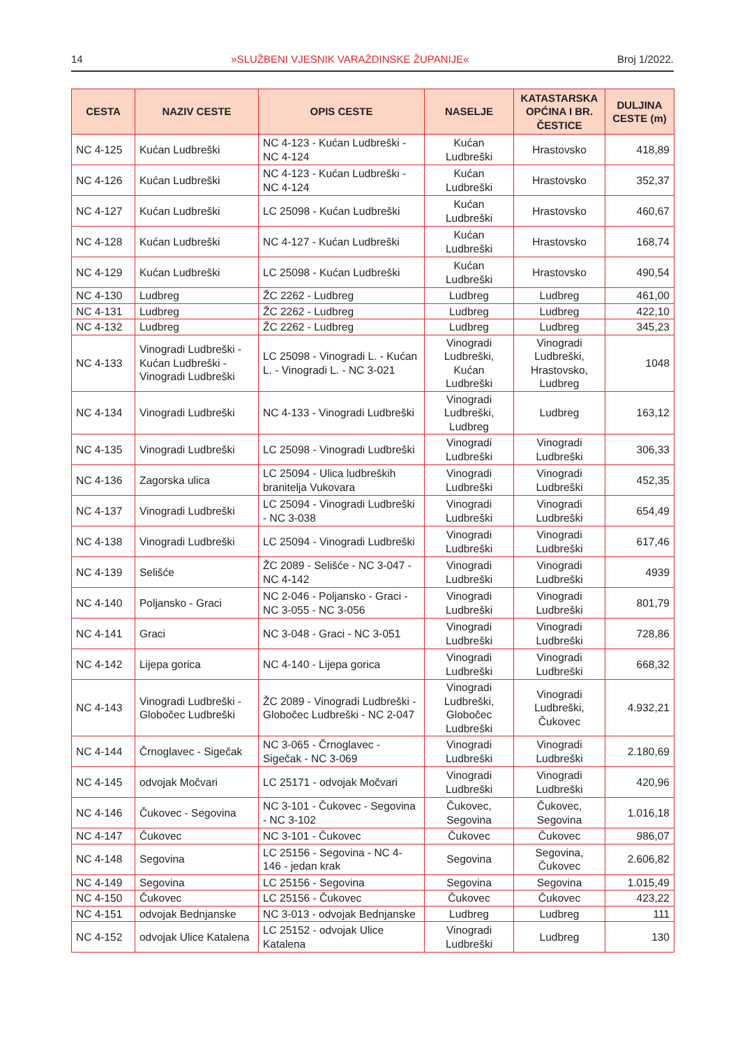14 »SLUŽBENI VJESNIK VARAŽDINSKE ŽUPANIJE« Broj 1/2022.
| CESTA | NAZIV CESTE | OPIS CESTE | NASELJE | KATASTARSKA OPĆINA I BR. ČESTICE | DULJINA CESTE (m) |
| --- | --- | --- | --- | --- | --- |
| NC 4-125 | Kućan Ludbreški | NC 4-123 - Kućan Ludbreški - NC 4-124 | Kućan Ludbreški | Hrastovsko | 418,89 |
| NC 4-126 | Kućan Ludbreški | NC 4-123 - Kućan Ludbreški - NC 4-124 | Kućan Ludbreški | Hrastovsko | 352,37 |
| NC 4-127 | Kućan Ludbreški | LC 25098 - Kućan Ludbreški | Kućan Ludbreški | Hrastovsko | 460,67 |
| NC 4-128 | Kućan Ludbreški | NC 4-127 - Kućan Ludbreški | Kućan Ludbreški | Hrastovsko | 168,74 |
| NC 4-129 | Kućan Ludbreški | LC 25098 - Kućan Ludbreški | Kućan Ludbreški | Hrastovsko | 490,54 |
| NC 4-130 | Ludbreg | ŽC 2262 - Ludbreg | Ludbreg | Ludbreg | 461,00 |
| NC 4-131 | Ludbreg | ŽC 2262 - Ludbreg | Ludbreg | Ludbreg | 422,10 |
| NC 4-132 | Ludbreg | ŽC 2262 - Ludbreg | Ludbreg | Ludbreg | 345,23 |
| NC 4-133 | Vinogradi Ludbreški - Kućan Ludbreški - Vinogradi Ludbreški | LC 25098 - Vinogradi L. - Kućan L. - Vinogradi L. - NC 3-021 | Vinogradi Ludbreški, Kućan Ludbreški | Vinogradi Ludbreški, Hrastovsko, Ludbreg | 1048 |
| NC 4-134 | Vinogradi Ludbreški | NC 4-133 - Vinogradi Ludbreški | Vinogradi Ludbreški, Ludbreg | Ludbreg | 163,12 |
| NC 4-135 | Vinogradi Ludbreški | LC 25098 - Vinogradi Ludbreški | Vinogradi Ludbreški | Vinogradi Ludbreški | 306,33 |
| NC 4-136 | Zagorska ulica | LC 25094 - Ulica ludbreških branitelja Vukovara | Vinogradi Ludbreški | Vinogradi Ludbreški | 452,35 |
| NC 4-137 | Vinogradi Ludbreški | LC 25094 - Vinogradi Ludbreški - NC 3-038 | Vinogradi Ludbreški | Vinogradi Ludbreški | 654,49 |
| NC 4-138 | Vinogradi Ludbreški | LC 25094 - Vinogradi Ludbreški | Vinogradi Ludbreški | Vinogradi Ludbreški | 617,46 |
| NC 4-139 | Selišće | ŽC 2089 - Selišće - NC 3-047 - NC 4-142 | Vinogradi Ludbreški | Vinogradi Ludbreški | 4939 |
| NC 4-140 | Poljansko - Graci | NC 2-046 - Poljansko - Graci - NC 3-055 - NC 3-056 | Vinogradi Ludbreški | Vinogradi Ludbreški | 801,79 |
| NC 4-141 | Graci | NC 3-048 - Graci - NC 3-051 | Vinogradi Ludbreški | Vinogradi Ludbreški | 728,86 |
| NC 4-142 | Lijepa gorica | NC 4-140 - Lijepa gorica | Vinogradi Ludbreški | Vinogradi Ludbreški | 668,32 |
| NC 4-143 | Vinogradi Ludbreški - Globočec Ludbreški | ŽC 2089 - Vinogradi Ludbreški - Globočec Ludbreški - NC 2-047 | Vinogradi Ludbreški, Globočec Ludbreški | Vinogradi Ludbreški, Čukovec | 4.932,21 |
| NC 4-144 | Črnoglavec - Sigečak | NC 3-065 - Črnoglavec - Sigečak - NC 3-069 | Vinogradi Ludbreški | Vinogradi Ludbreški | 2.180,69 |
| NC 4-145 | odvojak Močvari | LC 25171 - odvojak Močvari | Vinogradi Ludbreški | Vinogradi Ludbreški | 420,96 |
| NC 4-146 | Čukovec - Segovina | NC 3-101 - Čukovec - Segovina - NC 3-102 | Čukovec, Segovina | Čukovec, Segovina | 1.016,18 |
| NC 4-147 | Čukovec | NC 3-101 - Čukovec | Čukovec | Čukovec | 986,07 |
| NC 4-148 | Segovina | LC 25156 - Segovina - NC 4-146 - jedan krak | Segovina | Segovina, Čukovec | 2.606,82 |
| NC 4-149 | Segovina | LC 25156 - Segovina | Segovina | Segovina | 1.015,49 |
| NC 4-150 | Čukovec | LC 25156 - Čukovec | Čukovec | Čukovec | 423,22 |
| NC 4-151 | odvojak Bednjanske | NC 3-013 - odvojak Bednjanske | Ludbreg | Ludbreg | 111 |
| NC 4-152 | odvojak Ulice Katalena | LC 25152 - odvojak Ulice Katalena | Vinogradi Ludbreški | Ludbreg | 130 |